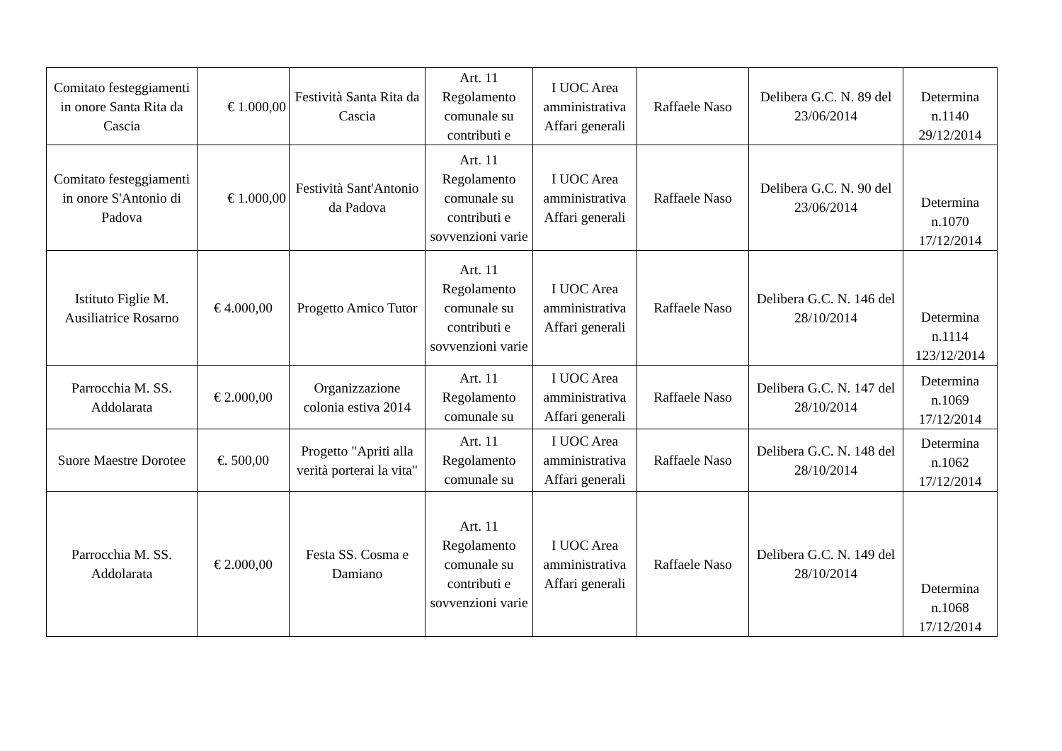| Comitato festeggiamenti in onore Santa Rita da Cascia | € 1.000,00 | Festività Santa Rita da Cascia | Art. 11 Regolamento comunale su contributi e | I UOC Area amministrativa Affari generali | Raffaele Naso | Delibera G.C. N. 89 del 23/06/2014 | Determina n.1140 29/12/2014 |
| Comitato festeggiamenti in onore S'Antonio di Padova | € 1.000,00 | Festività Sant'Antonio da Padova | Art. 11 Regolamento comunale su contributi e sovvenzioni varie | I UOC Area amministrativa Affari generali | Raffaele Naso | Delibera G.C. N. 90 del 23/06/2014 | Determina n.1070 17/12/2014 |
| Istituto Figlie M. Ausiliatrice Rosarno | € 4.000,00 | Progetto Amico Tutor | Art. 11 Regolamento comunale su contributi e sovvenzioni varie | I UOC Area amministrativa Affari generali | Raffaele Naso | Delibera G.C. N. 146 del 28/10/2014 | Determina n.1114 123/12/2014 |
| Parrocchia M. SS. Addolarata | € 2.000,00 | Organizzazione colonia estiva 2014 | Art. 11 Regolamento comunale su | I UOC Area amministrativa Affari generali | Raffaele Naso | Delibera G.C. N. 147 del 28/10/2014 | Determina n.1069 17/12/2014 |
| Suore Maestre Dorotee | €. 500,00 | Progetto "Apriti alla verità porterai la vita" | Art. 11 Regolamento comunale su | I UOC Area amministrativa Affari generali | Raffaele Naso | Delibera G.C. N. 148 del 28/10/2014 | Determina n.1062 17/12/2014 |
| Parrocchia M. SS. Addolarata | € 2.000,00 | Festa SS. Cosma e Damiano | Art. 11 Regolamento comunale su contributi e sovvenzioni varie | I UOC Area amministrativa Affari generali | Raffaele Naso | Delibera G.C. N. 149 del 28/10/2014 | Determina n.1068 17/12/2014 |